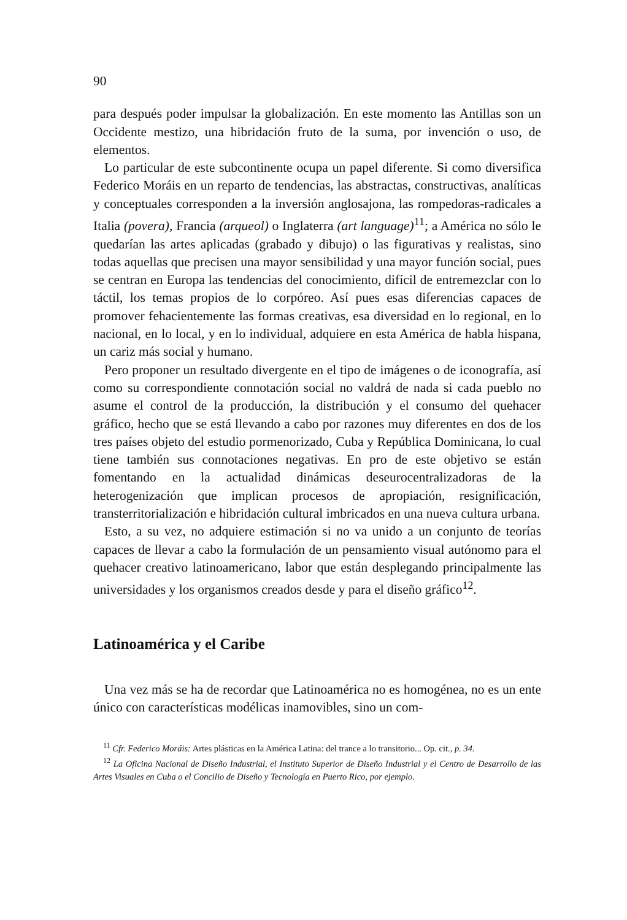90
para después poder impulsar la globalización. En este momento las Antillas son un Occidente mestizo, una hibridación fruto de la suma, por invención o uso, de elementos.
Lo particular de este subcontinente ocupa un papel diferente. Si como diversifica Federico Moráis en un reparto de tendencias, las abstractas, constructivas, analíticas y conceptuales corresponden a la inversión anglosajona, las rompedoras-radicales a Italia (povera), Francia (arqueol) o Inglaterra (art language)<sup>11</sup>; a América no sólo le quedarían las artes aplicadas (grabado y dibujo) o las figurativas y realistas, sino todas aquellas que precisen una mayor sensibilidad y una mayor función social, pues se centran en Europa las tendencias del conocimiento, difícil de entremezclar con lo táctil, los temas propios de lo corpóreo. Así pues esas diferencias capaces de promover fehacientemente las formas creativas, esa diversidad en lo regional, en lo nacional, en lo local, y en lo individual, adquiere en esta América de habla hispana, un cariz más social y humano.
Pero proponer un resultado divergente en el tipo de imágenes o de iconografía, así como su correspondiente connotación social no valdrá de nada si cada pueblo no asume el control de la producción, la distribución y el consumo del quehacer gráfico, hecho que se está llevando a cabo por razones muy diferentes en dos de los tres países objeto del estudio pormenorizado, Cuba y República Dominicana, lo cual tiene también sus connotaciones negativas. En pro de este objetivo se están fomentando en la actualidad dinámicas deseurocentralizadoras de la heterogenización que implican procesos de apropiación, resignificación, transterritorialización e hibridación cultural imbricados en una nueva cultura urbana.
Esto, a su vez, no adquiere estimación si no va unido a un conjunto de teorías capaces de llevar a cabo la formulación de un pensamiento visual autónomo para el quehacer creativo latinoamericano, labor que están desplegando principalmente las universidades y los organismos creados desde y para el diseño gráfico<sup>12</sup>.
Latinoamérica y el Caribe
Una vez más se ha de recordar que Latinoamérica no es homogénea, no es un ente único con características modélicas inamovibles, sino un com-
<sup>11</sup> Cfr. Federico Moráis: Artes plásticas en la América Latina: del trance a lo transitorio... Op. cit., p. 34.
<sup>12</sup> La Oficina Nacional de Diseño Industrial, el Instituto Superior de Diseño Industrial y el Centro de Desarrollo de las Artes Visuales en Cuba o el Concilio de Diseño y Tecnología en Puerto Rico, por ejemplo.